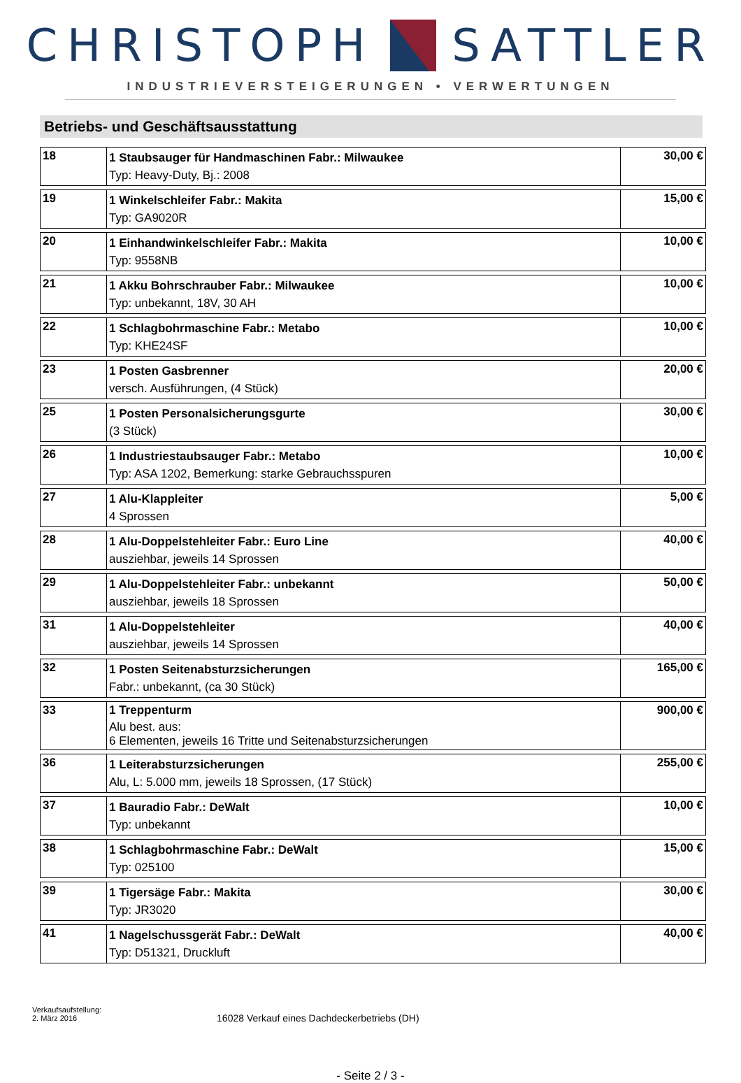CHRISTOPH SATTLER
INDUSTRIEVERSTEIGERUNGEN • VERWERTUNGEN
Betriebs- und Geschäftsausstattung
| 18 | 1 Staubsauger für Handmaschinen Fabr.: Milwaukee Typ: Heavy-Duty, Bj.: 2008 | 30,00 € |
| 19 | 1 Winkelschleifer Fabr.: Makita Typ: GA9020R | 15,00 € |
| 20 | 1 Einhandwinkelschleifer Fabr.: Makita Typ: 9558NB | 10,00 € |
| 21 | 1 Akku Bohrschrauber Fabr.: Milwaukee Typ: unbekannt, 18V, 30 AH | 10,00 € |
| 22 | 1 Schlagbohrmaschine Fabr.: Metabo Typ: KHE24SF | 10,00 € |
| 23 | 1 Posten Gasbrenner versch. Ausführungen, (4 Stück) | 20,00 € |
| 25 | 1 Posten Personalsicherungsgurte (3 Stück) | 30,00 € |
| 26 | 1 Industriestaubsauger Fabr.: Metabo Typ: ASA 1202, Bemerkung: starke Gebrauchsspuren | 10,00 € |
| 27 | 1 Alu-Klappleiter 4 Sprossen | 5,00 € |
| 28 | 1 Alu-Doppelstehleiter Fabr.: Euro Line ausziehbar, jeweils 14 Sprossen | 40,00 € |
| 29 | 1 Alu-Doppelstehleiter Fabr.: unbekannt ausziehbar, jeweils 18 Sprossen | 50,00 € |
| 31 | 1 Alu-Doppelstehleiter ausziehbar, jeweils 14 Sprossen | 40,00 € |
| 32 | 1 Posten Seitenabsturzsicherungen Fabr.: unbekannt, (ca 30 Stück) | 165,00 € |
| 33 | 1 Treppenturm Alu best. aus: 6 Elementen, jeweils 16 Tritte und Seitenabsturzsicherungen | 900,00 € |
| 36 | 1 Leiterabsturzsicherungen Alu, L: 5.000 mm, jeweils 18 Sprossen, (17 Stück) | 255,00 € |
| 37 | 1 Bauradio Fabr.: DeWalt Typ: unbekannt | 10,00 € |
| 38 | 1 Schlagbohrmaschine Fabr.: DeWalt Typ: 025100 | 15,00 € |
| 39 | 1 Tigersäge Fabr.: Makita Typ: JR3020 | 30,00 € |
| 41 | 1 Nagelschussgerät Fabr.: DeWalt Typ: D51321, Druckluft | 40,00 € |
Verkaufsaufstellung:
2. März 2016
16028 Verkauf eines Dachdeckerbetriebs (DH)
- Seite 2 / 3 -